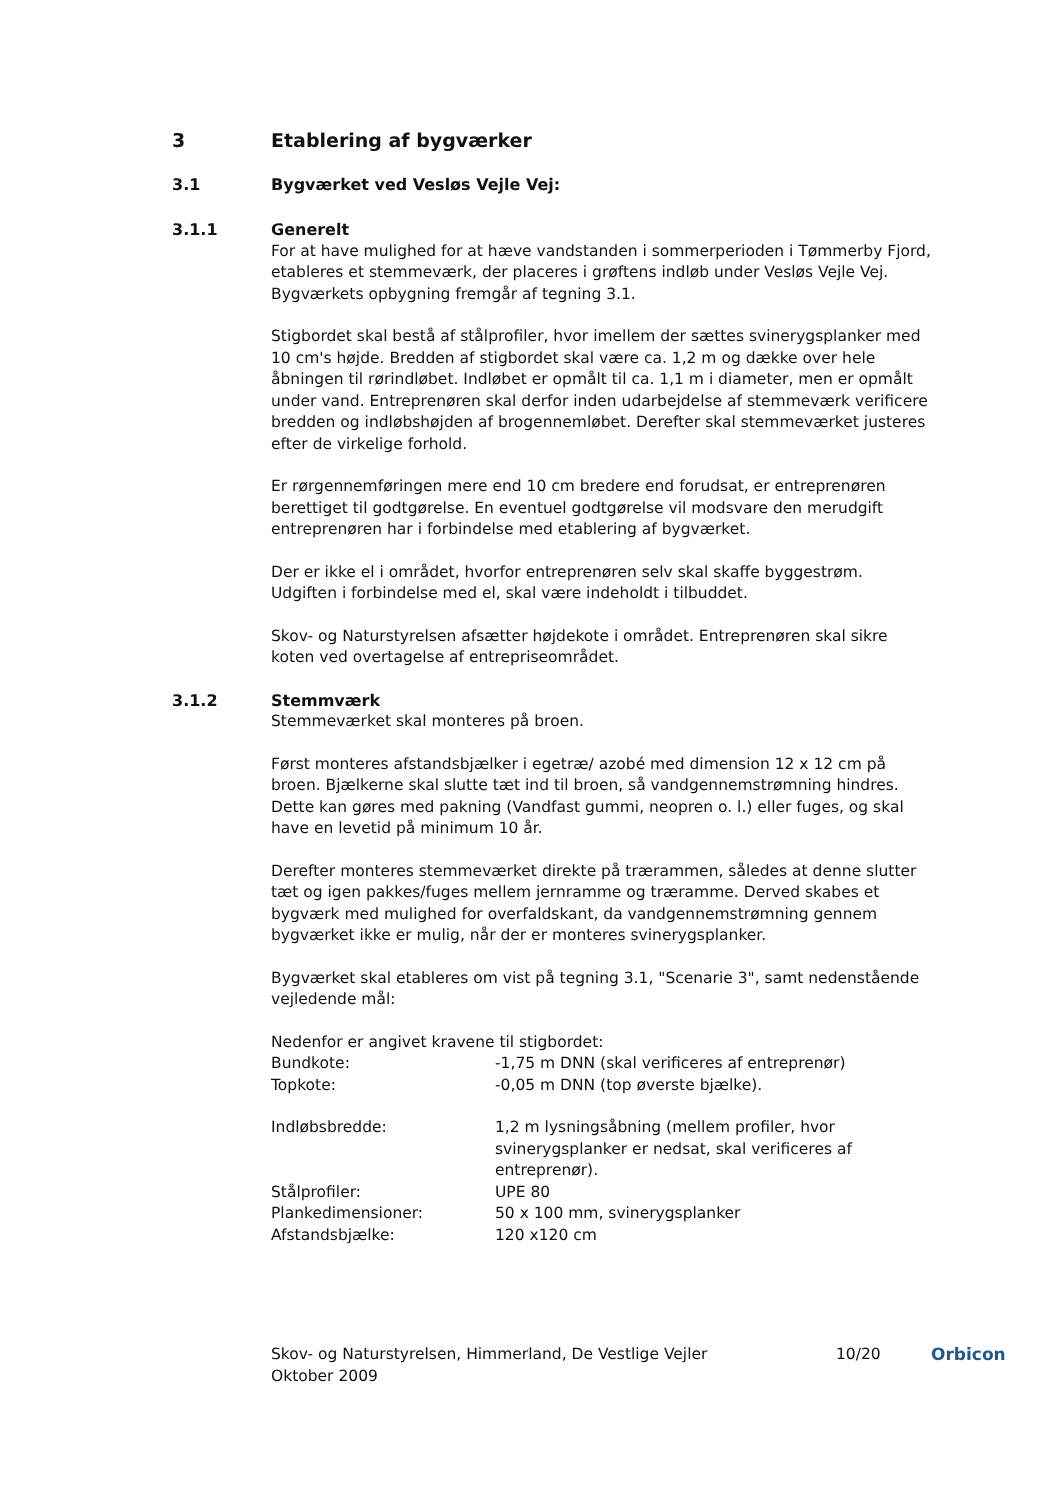3 Etablering af bygværker
3.1 Bygværket ved Vesløs Vejle Vej:
3.1.1 Generelt
For at have mulighed for at hæve vandstanden i sommerperioden i Tømmerby Fjord, etableres et stemmeværk, der placeres i grøftens indløb under Vesløs Vejle Vej. Bygværkets opbygning fremgår af tegning 3.1.
Stigbordet skal bestå af stålprofiler, hvor imellem der sættes svinerygsplanker med 10 cm's højde. Bredden af stigbordet skal være ca. 1,2 m og dække over hele åbningen til rørindløbet. Indløbet er opmålt til ca. 1,1 m i diameter, men er opmålt under vand. Entreprenøren skal derfor inden udarbejdelse af stemmeværk verificere bredden og indløbshøjden af brogennemløbet. Derefter skal stemmeværket justeres efter de virkelige forhold.
Er rørgennemføringen mere end 10 cm bredere end forudsat, er entreprenøren berettiget til godtgørelse. En eventuel godtgørelse vil modsvare den merudgift entreprenøren har i forbindelse med etablering af bygværket.
Der er ikke el i området, hvorfor entreprenøren selv skal skaffe byggestrøm. Udgiften i forbindelse med el, skal være indeholdt i tilbuddet.
Skov- og Naturstyrelsen afsætter højdekote i området. Entreprenøren skal sikre koten ved overtagelse af entrepriseområdet.
3.1.2 Stemmværk
Stemmeværket skal monteres på broen.
Først monteres afstandsbjælker i egetræ/ azobé med dimension 12 x 12 cm på broen. Bjælkerne skal slutte tæt ind til broen, så vandgennemstrømning hindres. Dette kan gøres med pakning (Vandfast gummi, neopren o. l.) eller fuges, og skal have en levetid på minimum 10 år.
Derefter monteres stemmeværket direkte på trærammen, således at denne slutter tæt og igen pakkes/fuges mellem jernramme og træramme. Derved skabes et bygværk med mulighed for overfaldskant, da vandgennemstrømning gennem bygværket ikke er mulig, når der er monteres svinerygsplanker.
Bygværket skal etableres om vist på tegning 3.1, "Scenarie 3", samt nedenstående vejledende mål:
Nedenfor er angivet kravene til stigbordet:
| Bundkote: | -1,75 m DNN (skal verificeres af entreprenør) |
| Topkote: | -0,05 m DNN (top øverste bjælke). |
| Indløbsbredde: | 1,2 m lysningsåbning (mellem profiler, hvor svinerygsplanker er nedsat, skal verificeres af entreprenør). |
| Stålprofiler: | UPE 80 |
| Plankedimensioner: | 50 x 100 mm, svinerygsplanker |
| Afstandsbjælke: | 120 x120 cm |
Skov- og Naturstyrelsen, Himmerland, De Vestlige Vejler
Oktober 2009
10/20 Orbicon